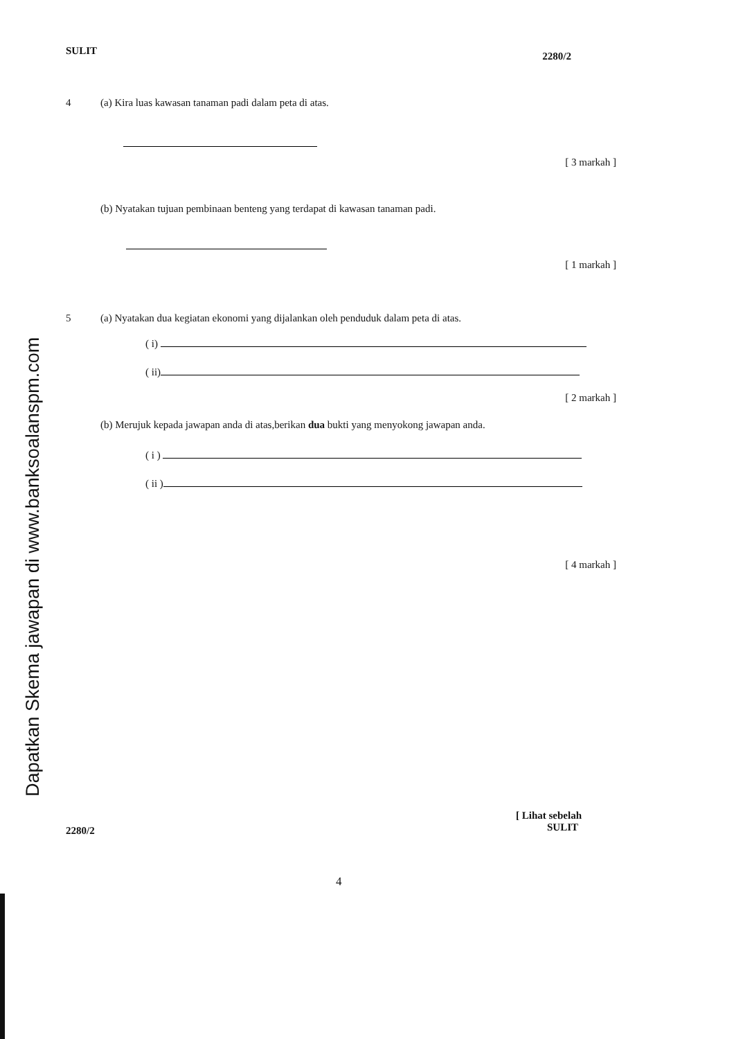Dapatkan Skema jawapan di www.banksoalanspm.com
SULIT 2280/2
4 (a) Kira luas kawasan tanaman padi dalam peta di atas.
[ 3 markah ]
(b) Nyatakan tujuan pembinaan benteng yang terdapat di kawasan tanaman padi.
[ 1 markah ]
5 (a) Nyatakan dua kegiatan ekonomi yang dijalankan oleh penduduk dalam peta di atas.
( i)
( ii)
[ 2 markah ]
(b) Merujuk kepada jawapan anda di atas,berikan dua bukti yang menyokong jawapan anda.
( i )
( ii )
[ 4 markah ]
2280/2 [ Lihat sebelah
SULIT
4